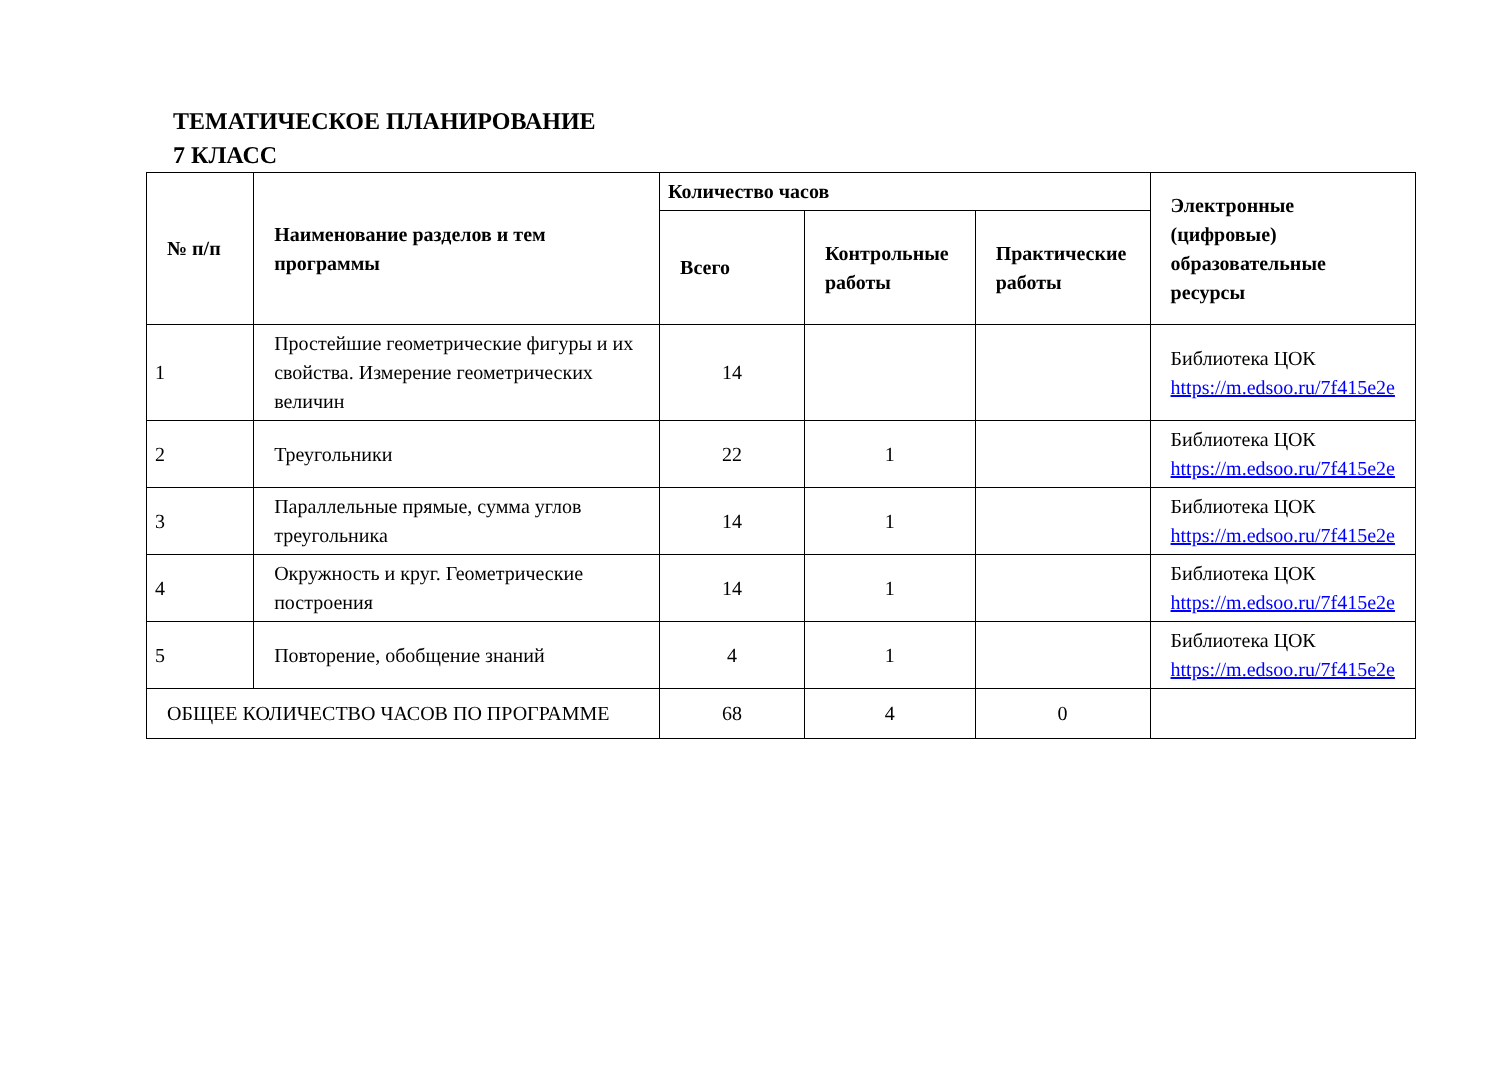ТЕМАТИЧЕСКОЕ ПЛАНИРОВАНИЕ
7 КЛАСС
| № п/п | Наименование разделов и тем программы | Количество часов | | | Электронные (цифровые) образовательные ресурсы |
| --- | --- | --- | --- | --- | --- |
| | | Всего | Контрольные работы | Практические работы | |
| 1 | Простейшие геометрические фигуры и их свойства. Измерение геометрических величин | 14 | | | Библиотека ЦОК https://m.edsoo.ru/7f415e2e |
| 2 | Треугольники | 22 | 1 | | Библиотека ЦОК https://m.edsoo.ru/7f415e2e |
| 3 | Параллельные прямые, сумма углов треугольника | 14 | 1 | | Библиотека ЦОК https://m.edsoo.ru/7f415e2e |
| 4 | Окружность и круг. Геометрические построения | 14 | 1 | | Библиотека ЦОК https://m.edsoo.ru/7f415e2e |
| 5 | Повторение, обобщение знаний | 4 | 1 | | Библиотека ЦОК https://m.edsoo.ru/7f415e2e |
| ОБЩЕЕ КОЛИЧЕСТВО ЧАСОВ ПО ПРОГРАММЕ | | 68 | 4 | 0 | |